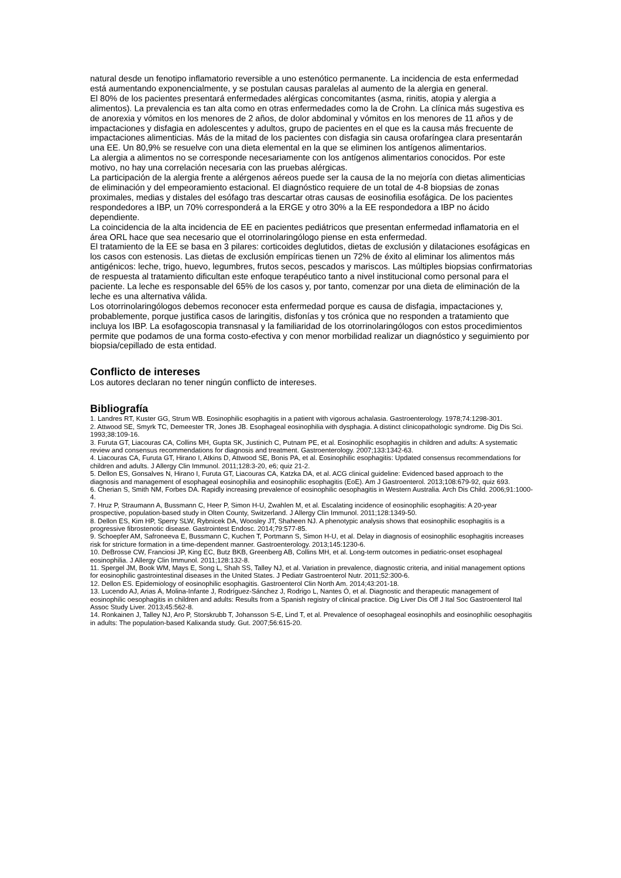natural desde un fenotipo inflamatorio reversible a uno estenótico permanente. La incidencia de esta enfermedad está aumentando exponencialmente, y se postulan causas paralelas al aumento de la alergia en general.
El 80% de los pacientes presentará enfermedades alérgicas concomitantes (asma, rinitis, atopia y alergia a alimentos). La prevalencia es tan alta como en otras enfermedades como la de Crohn. La clínica más sugestiva es de anorexia y vómitos en los menores de 2 años, de dolor abdominal y vómitos en los menores de 11 años y de impactaciones y disfagia en adolescentes y adultos, grupo de pacientes en el que es la causa más frecuente de impactaciones alimenticias. Más de la mitad de los pacientes con disfagia sin causa orofaríngea clara presentarán una EE. Un 80,9% se resuelve con una dieta elemental en la que se eliminen los antígenos alimentarios.
La alergia a alimentos no se corresponde necesariamente con los antígenos alimentarios conocidos. Por este motivo, no hay una correlación necesaria con las pruebas alérgicas.
La participación de la alergia frente a alérgenos aéreos puede ser la causa de la no mejoría con dietas alimenticias de eliminación y del empeoramiento estacional. El diagnóstico requiere de un total de 4-8 biopsias de zonas proximales, medias y distales del esófago tras descartar otras causas de eosinofilia esofágica. De los pacientes respondedores a IBP, un 70% corresponderá a la ERGE y otro 30% a la EE respondedora a IBP no ácido dependiente.
La coincidencia de la alta incidencia de EE en pacientes pediátricos que presentan enfermedad inflamatoria en el área ORL hace que sea necesario que el otorrinolaringólogo piense en esta enfermedad.
El tratamiento de la EE se basa en 3 pilares: corticoides deglutidos, dietas de exclusión y dilataciones esofágicas en los casos con estenosis. Las dietas de exclusión empíricas tienen un 72% de éxito al eliminar los alimentos más antigénicos: leche, trigo, huevo, legumbres, frutos secos, pescados y mariscos. Las múltiples biopsias confirmatorias de respuesta al tratamiento dificultan este enfoque terapéutico tanto a nivel institucional como personal para el paciente. La leche es responsable del 65% de los casos y, por tanto, comenzar por una dieta de eliminación de la leche es una alternativa válida.
Los otorrinolaringólogos debemos reconocer esta enfermedad porque es causa de disfagia, impactaciones y, probablemente, porque justifica casos de laringitis, disfonías y tos crónica que no responden a tratamiento que incluya los IBP. La esofagoscopia transnasal y la familiaridad de los otorrinolaringólogos con estos procedimientos permite que podamos de una forma costo-efectiva y con menor morbilidad realizar un diagnóstico y seguimiento por biopsia/cepillado de esta entidad.
Conflicto de intereses
Los autores declaran no tener ningún conflicto de intereses.
Bibliografía
1. Landres RT, Kuster GG, Strum WB. Eosinophilic esophagitis in a patient with vigorous achalasia. Gastroenterology. 1978;74:1298-301.
2. Attwood SE, Smyrk TC, Demeester TR, Jones JB. Esophageal eosinophilia with dysphagia. A distinct clinicopathologic syndrome. Dig Dis Sci. 1993;38:109-16.
3. Furuta GT, Liacouras CA, Collins MH, Gupta SK, Justinich C, Putnam PE, et al. Eosinophilic esophagitis in children and adults: A systematic review and consensus recommendations for diagnosis and treatment. Gastroenterology. 2007;133:1342-63.
4. Liacouras CA, Furuta GT, Hirano I, Atkins D, Attwood SE, Bonis PA, et al. Eosinophilic esophagitis: Updated consensus recommendations for children and adults. J Allergy Clin Immunol. 2011;128:3-20, e6; quiz 21-2.
5. Dellon ES, Gonsalves N, Hirano I, Furuta GT, Liacouras CA, Katzka DA, et al. ACG clinical guideline: Evidenced based approach to the diagnosis and management of esophageal eosinophilia and eosinophilic esophagitis (EoE). Am J Gastroenterol. 2013;108:679-92, quiz 693.
6. Cherian S, Smith NM, Forbes DA. Rapidly increasing prevalence of eosinophilic oesophagitis in Western Australia. Arch Dis Child. 2006;91:1000-4.
7. Hruz P, Straumann A, Bussmann C, Heer P, Simon H-U, Zwahlen M, et al. Escalating incidence of eosinophilic esophagitis: A 20-year prospective, population-based study in Olten County, Switzerland. J Allergy Clin Immunol. 2011;128:1349-50.
8. Dellon ES, Kim HP, Sperry SLW, Rybnicek DA, Woosley JT, Shaheen NJ. A phenotypic analysis shows that eosinophilic esophagitis is a progressive fibrostenotic disease. Gastrointest Endosc. 2014;79:577-85.
9. Schoepfer AM, Safroneeva E, Bussmann C, Kuchen T, Portmann S, Simon H-U, et al. Delay in diagnosis of eosinophilic esophagitis increases risk for stricture formation in a time-dependent manner. Gastroenterology. 2013;145:1230-6.
10. DeBrosse CW, Franciosi JP, King EC, Butz BKB, Greenberg AB, Collins MH, et al. Long-term outcomes in pediatric-onset esophageal eosinophilia. J Allergy Clin Immunol. 2011;128:132-8.
11. Spergel JM, Book WM, Mays E, Song L, Shah SS, Talley NJ, et al. Variation in prevalence, diagnostic criteria, and initial management options for eosinophilic gastrointestinal diseases in the United States. J Pediatr Gastroenterol Nutr. 2011;52:300-6.
12. Dellon ES. Epidemiology of eosinophilic esophagitis. Gastroenterol Clin North Am. 2014;43:201-18.
13. Lucendo AJ, Arias Á, Molina-Infante J, Rodríguez-Sánchez J, Rodrigo L, Nantes Ó, et al. Diagnostic and therapeutic management of eosinophilic oesophagitis in children and adults: Results from a Spanish registry of clinical practice. Dig Liver Dis Off J Ital Soc Gastroenterol Ital Assoc Study Liver. 2013;45:562-8.
14. Ronkainen J, Talley NJ, Aro P, Storskrubb T, Johansson S-E, Lind T, et al. Prevalence of oesophageal eosinophils and eosinophilic oesophagitis in adults: The population-based Kalixanda study. Gut. 2007;56:615-20.